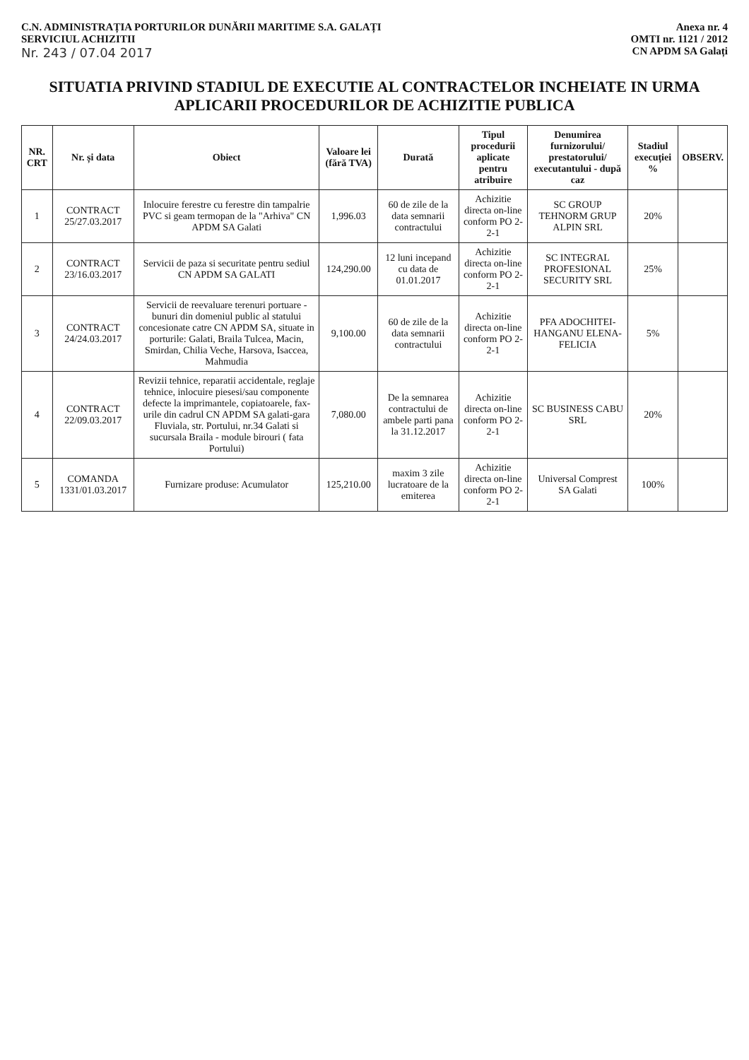C.N. ADMINISTRAȚIA PORTURILOR DUNĂRII MARITIME S.A. GALAȚI
SERVICIUL ACHIZITII
Nr. 243 / 07.04 2017
Anexa nr. 4
OMTI nr. 1121 / 2012
CN APDM SA Galați
SITUATIA PRIVIND STADIUL DE EXECUTIE AL CONTRACTELOR INCHEIATE IN URMA APLICARII PROCEDURILOR DE ACHIZITIE PUBLICA
| NR. CRT | Nr. și data | Obiect | Valoare lei (fără TVA) | Durată | Tipul procedurii aplicate pentru atribuire | Denumirea furnizorului/ prestatorului/ executantului - după caz | Stadiul execuției % | OBSERV. |
| --- | --- | --- | --- | --- | --- | --- | --- | --- |
| 1 | CONTRACT 25/27.03.2017 | Inlocuire ferestre cu ferestre din tampalrie PVC si geam termopan de la "Arhiva" CN APDM SA Galati | 1,996.03 | 60 de zile de la data semnarii contractului | Achizitie directa on-line conform PO 2-2-1 | SC GROUP TEHNORM GRUP ALPIN SRL | 20% | |
| 2 | CONTRACT 23/16.03.2017 | Servicii de paza si securitate pentru sediul CN APDM SA GALATI | 124,290.00 | 12 luni incepand cu data de 01.01.2017 | Achizitie directa on-line conform PO 2-2-1 | SC INTEGRAL PROFESIONAL SECURITY SRL | 25% | |
| 3 | CONTRACT 24/24.03.2017 | Servicii de reevaluare terenuri portuare -bunuri din domeniul public al statului concesionate catre CN APDM SA, situate in porturile: Galati, Braila Tulcea, Macin, Smirdan, Chilia Veche, Harsova, Isaccea, Mahmudia | 9,100.00 | 60 de zile de la data semnarii contractului | Achizitie directa on-line conform PO 2-2-1 | PFA ADOCHITEI-HANGANU ELENA-FELICIA | 5% | |
| 4 | CONTRACT 22/09.03.2017 | Revizii tehnice, reparatii accidentale, reglaje tehnice, inlocuire piesesi/sau componente defecte la imprimantele, copiatoarele, fax-urile din cadrul CN APDM SA galati-gara Fluviala, str. Portului, nr.34 Galati si sucursala Braila - module birouri ( fata Portului) | 7,080.00 | De la semnarea contractului de ambele parti pana la 31.12.2017 | Achizitie directa on-line conform PO 2-2-1 | SC BUSINESS CABU SRL | 20% | |
| 5 | COMANDA 1331/01.03.2017 | Furnizare produse: Acumulator | 125,210.00 | maxim 3 zile lucratoare de la emiterea | Achizitie directa on-line conform PO 2-2-1 | Universal Comprest SA Galati | 100% | |